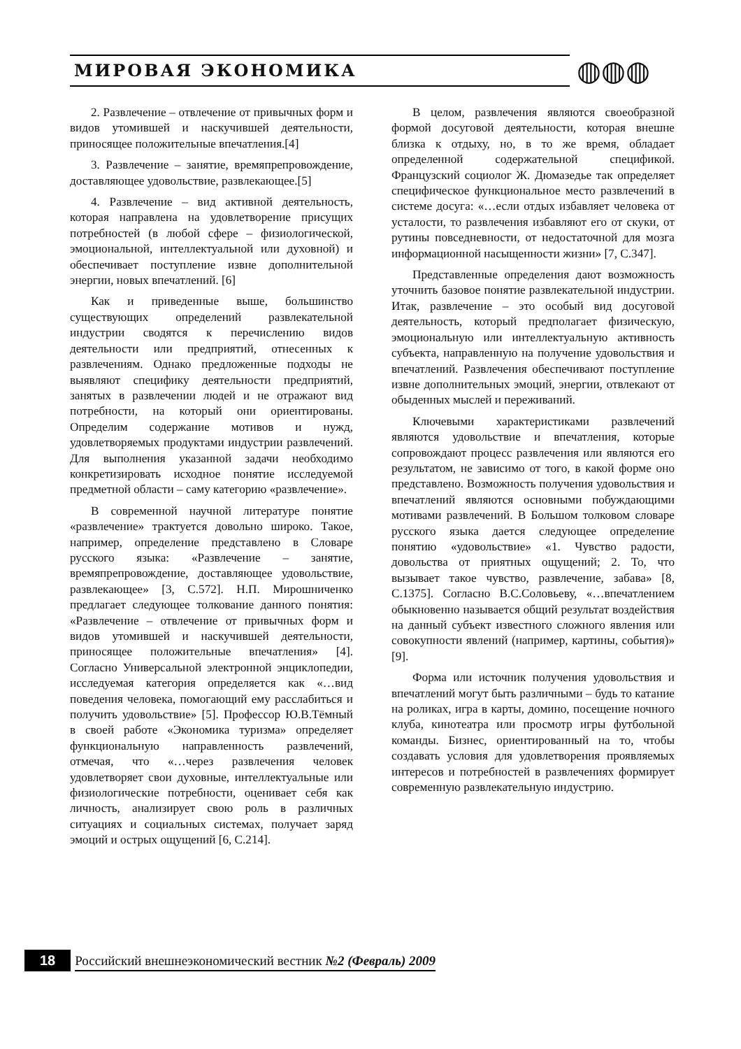МИРОВАЯ ЭКОНОМИКА ◍◍◍
2. Развлечение – отвлечение от привычных форм и видов утомившей и наскучившей деятельности, приносящее положительные впечатления.[4]
3. Развлечение – занятие, времяпрепровождение, доставляющее удовольствие, развлекающее.[5]
4. Развлечение – вид активной деятельность, которая направлена на удовлетворение присущих потребностей (в любой сфере – физиологической, эмоциональной, интеллектуальной или духовной) и обеспечивает поступление извне дополнительной энергии, новых впечатлений. [6]
Как и приведенные выше, большинство существующих определений развлекательной индустрии сводятся к перечислению видов деятельности или предприятий, отнесенных к развлечениям. Однако предложенные подходы не выявляют специфику деятельности предприятий, занятых в развлечении людей и не отражают вид потребности, на который они ориентированы. Определим содержание мотивов и нужд, удовлетворяемых продуктами индустрии развлечений. Для выполнения указанной задачи необходимо конкретизировать исходное понятие исследуемой предметной области – саму категорию «развлечение».
В современной научной литературе понятие «развлечение» трактуется довольно широко. Такое, например, определение представлено в Словаре русского языка: «Развлечение – занятие, времяпрепровождение, доставляющее удовольствие, развлекающее» [3, С.572]. Н.П. Мирошниченко предлагает следующее толкование данного понятия: «Развлечение – отвлечение от привычных форм и видов утомившей и наскучившей деятельности, приносящее положительные впечатления» [4]. Согласно Универсальной электронной энциклопедии, исследуемая категория определяется как «…вид поведения человека, помогающий ему расслабиться и получить удовольствие» [5]. Профессор Ю.В.Тёмный в своей работе «Экономика туризма» определяет функциональную направленность развлечений, отмечая, что «…через развлечения человек удовлетворяет свои духовные, интеллектуальные или физиологические потребности, оценивает себя как личность, анализирует свою роль в различных ситуациях и социальных системах, получает заряд эмоций и острых ощущений [6, С.214].
В целом, развлечения являются своеобразной формой досуговой деятельности, которая внешне близка к отдыху, но, в то же время, обладает определенной содержательной спецификой. Французский социолог Ж. Дюмазедье так определяет специфическое функциональное место развлечений в системе досуга: «…если отдых избавляет человека от усталости, то развлечения избавляют его от скуки, от рутины повседневности, от недостаточной для мозга информационной насыщенности жизни» [7, С.347].
Представленные определения дают возможность уточнить базовое понятие развлекательной индустрии. Итак, развлечение – это особый вид досуговой деятельность, который предполагает физическую, эмоциональную или интеллектуальную активность субъекта, направленную на получение удовольствия и впечатлений. Развлечения обеспечивают поступление извне дополнительных эмоций, энергии, отвлекают от обыденных мыслей и переживаний.
Ключевыми характеристиками развлечений являются удовольствие и впечатления, которые сопровождают процесс развлечения или являются его результатом, не зависимо от того, в какой форме оно представлено. Возможность получения удовольствия и впечатлений являются основными побуждающими мотивами развлечений. В Большом толковом словаре русского языка дается следующее определение понятию «удовольствие» «1. Чувство радости, довольства от приятных ощущений; 2. То, что вызывает такое чувство, развлечение, забава» [8, С.1375]. Согласно В.С.Соловьеву, «…впечатлением обыкновенно называется общий результат воздействия на данный субъект известного сложного явления или совокупности явлений (например, картины, события)» [9].
Форма или источник получения удовольствия и впечатлений могут быть различными – будь то катание на роликах, игра в карты, домино, посещение ночного клуба, кинотеатра или просмотр игры футбольной команды. Бизнес, ориентированный на то, чтобы создавать условия для удовлетворения проявляемых интересов и потребностей в развлечениях формирует современную развлекательную индустрию.
18 Российский внешнеэкономический вестник №2 (Февраль) 2009